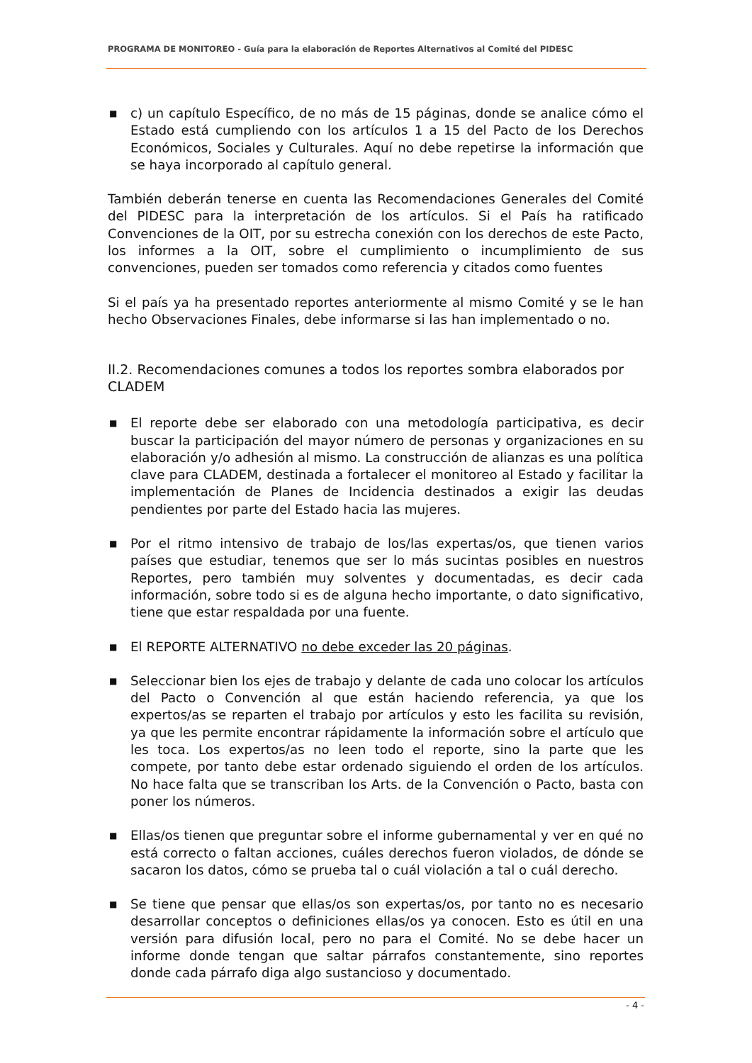PROGRAMA DE MONITOREO - Guía para la elaboración de Reportes Alternativos al Comité del PIDESC
■ c) un capítulo Específico, de no más de 15 páginas, donde se analice cómo el Estado está cumpliendo con los artículos 1 a 15 del Pacto de los Derechos Económicos, Sociales y Culturales. Aquí no debe repetirse la información que se haya incorporado al capítulo general.
También deberán tenerse en cuenta las Recomendaciones Generales del Comité del PIDESC para la interpretación de los artículos. Si el País ha ratificado Convenciones de la OIT, por su estrecha conexión con los derechos de este Pacto, los informes a la OIT, sobre el cumplimiento o incumplimiento de sus convenciones, pueden ser tomados como referencia y citados como fuentes
Si el país ya ha presentado reportes anteriormente al mismo Comité y se le han hecho Observaciones Finales, debe informarse si las han implementado o no.
II.2. Recomendaciones comunes a todos los reportes sombra elaborados por CLADEM
■ El reporte debe ser elaborado con una metodología participativa, es decir buscar la participación del mayor número de personas y organizaciones en su elaboración y/o adhesión al mismo. La construcción de alianzas es una política clave para CLADEM, destinada a fortalecer el monitoreo al Estado y facilitar la implementación de Planes de Incidencia destinados a exigir las deudas pendientes por parte del Estado hacia las mujeres.
■ Por el ritmo intensivo de trabajo de los/las expertas/os, que tienen varios países que estudiar, tenemos que ser lo más sucintas posibles en nuestros Reportes, pero también muy solventes y documentadas, es decir cada información, sobre todo si es de alguna hecho importante, o dato significativo, tiene que estar respaldada por una fuente.
■ El REPORTE ALTERNATIVO no debe exceder las 20 páginas.
■ Seleccionar bien los ejes de trabajo y delante de cada uno colocar los artículos del Pacto o Convención al que están haciendo referencia, ya que los expertos/as se reparten el trabajo por artículos y esto les facilita su revisión, ya que les permite encontrar rápidamente la información sobre el artículo que les toca. Los expertos/as no leen todo el reporte, sino la parte que les compete, por tanto debe estar ordenado siguiendo el orden de los artículos. No hace falta que se transcriban los Arts. de la Convención o Pacto, basta con poner los números.
■ Ellas/os tienen que preguntar sobre el informe gubernamental y ver en qué no está correcto o faltan acciones, cuáles derechos fueron violados, de dónde se sacaron los datos, cómo se prueba tal o cuál violación a tal o cuál derecho.
■ Se tiene que pensar que ellas/os son expertas/os, por tanto no es necesario desarrollar conceptos o definiciones ellas/os ya conocen. Esto es útil en una versión para difusión local, pero no para el Comité. No se debe hacer un informe donde tengan que saltar párrafos constantemente, sino reportes donde cada párrafo diga algo sustancioso y documentado.
- 4 -